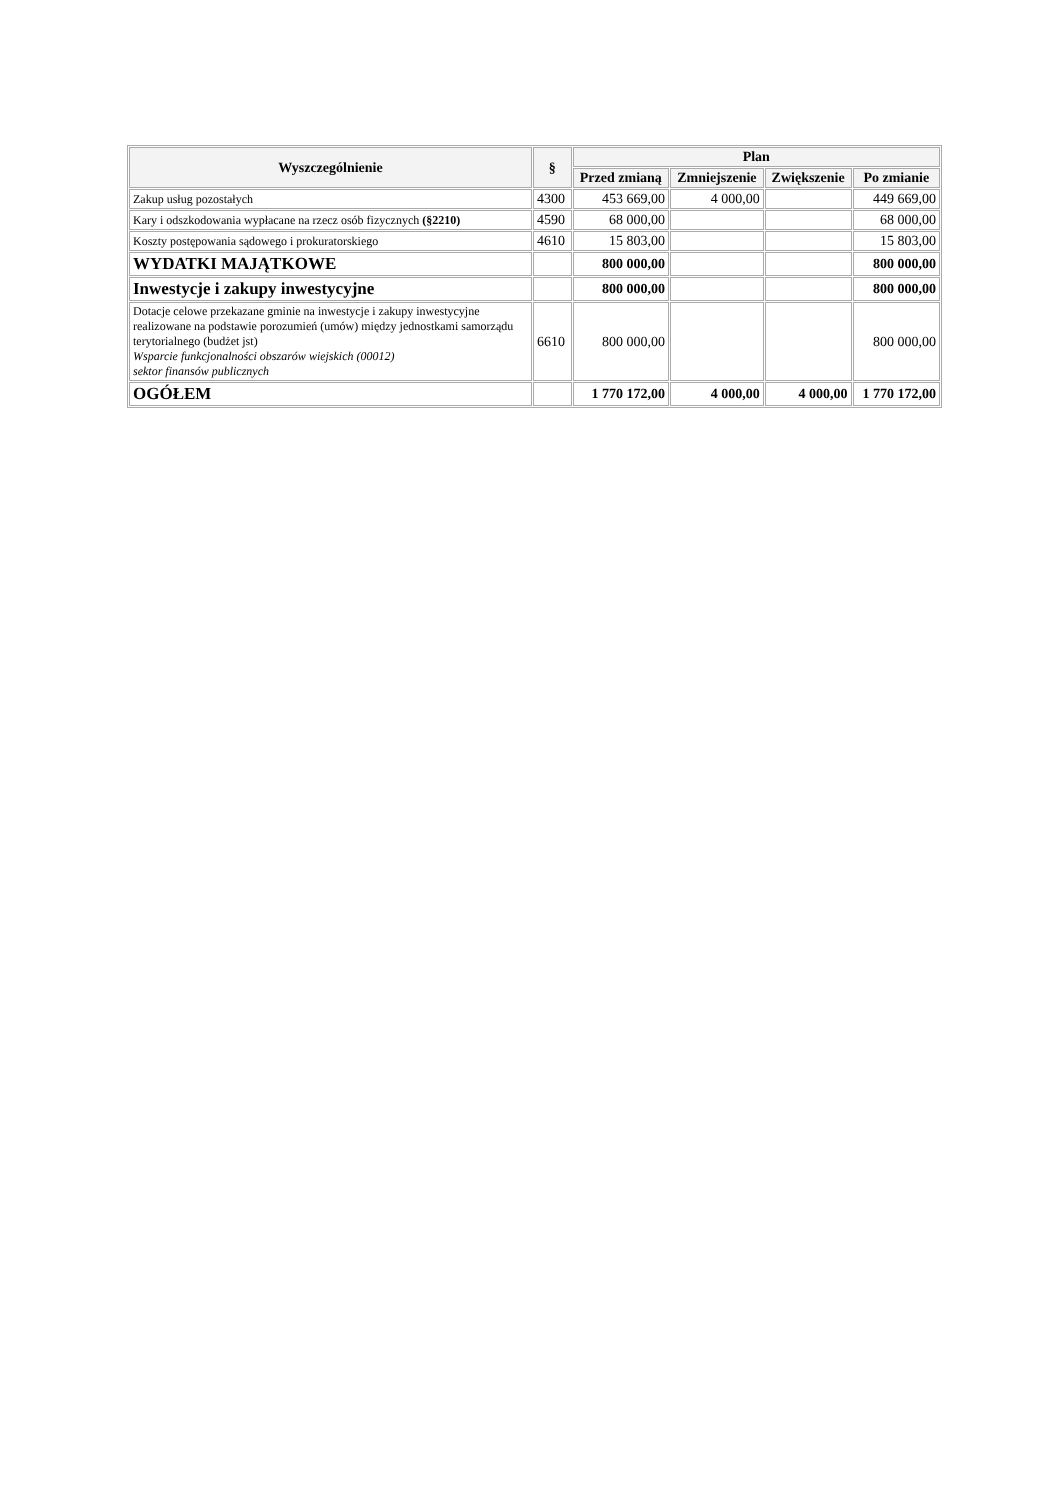| Wyszczególnienie | § | Plan | | | |
| --- | --- | --- | --- | --- | --- |
| | | Przed zmianą | Zmniejszenie | Zwiększenie | Po zmianie |
| Zakup usług pozostałych | 4300 | 453 669,00 | 4 000,00 | | 449 669,00 |
| Kary i odszkodowania wypłacane na rzecz osób fizycznych (§2210) | 4590 | 68 000,00 | | | 68 000,00 |
| Koszty postępowania sądowego i prokuratorskiego | 4610 | 15 803,00 | | | 15 803,00 |
| WYDATKI MAJĄTKOWE | | 800 000,00 | | | 800 000,00 |
| Inwestycje i zakupy inwestycyjne | | 800 000,00 | | | 800 000,00 |
| Dotacje celowe przekazane gminie na inwestycje i zakupy inwestycyjne realizowane na podstawie porozumień (umów) między jednostkami samorządu terytorialnego (budżet jst) Wsparcie funkcjonalności obszarów wiejskich (00012) sektor finansów publicznych | 6610 | 800 000,00 | | | 800 000,00 |
| OGÓŁEM | | 1 770 172,00 | 4 000,00 | 4 000,00 | 1 770 172,00 |